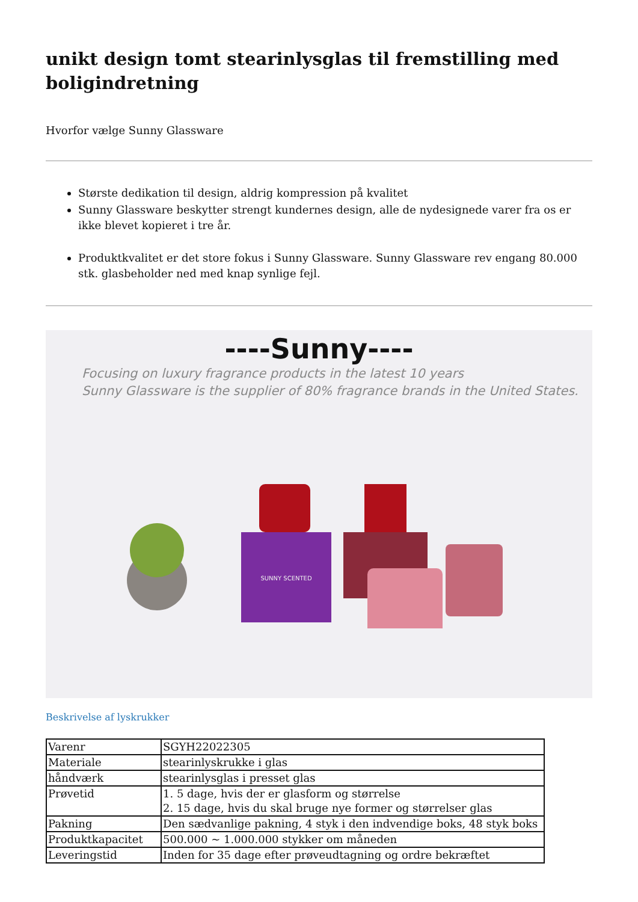unikt design tomt stearinlysglas til fremstilling med boligindretning
Hvorfor vælge Sunny Glassware
Største dedikation til design, aldrig kompression på kvalitet
Sunny Glassware beskytter strengt kundernes design, alle de nydesignede varer fra os er ikke blevet kopieret i tre år.
Produktkvalitet er det store fokus i Sunny Glassware. Sunny Glassware rev engang 80.000 stk. glasbeholder ned med knap synlige fejl.
----Sunny----
Focusing on luxury fragrance products in the latest 10 years
Sunny Glassware is the supplier of 80% fragrance brands in the United States.
SUNNY SCENTED
Beskrivelse af lyskrukker
| Varenr | SGYH22022305 |
| Materiale | stearinlyskrukke i glas |
| håndværk | stearinlysglas i presset glas |
| Prøvetid | 1. 5 dage, hvis der er glasform og størrelse 2. 15 dage, hvis du skal bruge nye former og størrelser glas |
| Pakning | Den sædvanlige pakning, 4 styk i den indvendige boks, 48 styk boks |
| Produktkapacitet | 500.000 ~ 1.000.000 stykker om måneden |
| Leveringstid | Inden for 35 dage efter prøveudtagning og ordre bekræftet |